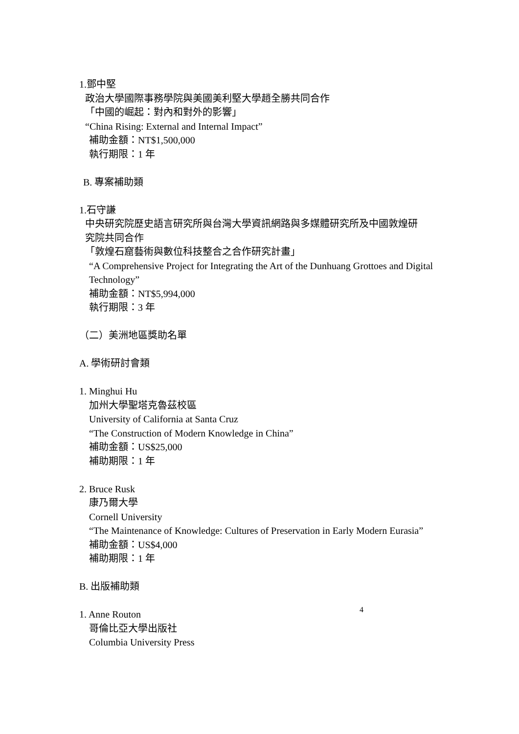1.鄧中堅
政治大學國際事務學院與美國美利堅大學趙全勝共同合作
「中國的崛起：對內和對外的影響」
“China Rising: External and Internal Impact”
補助金額：NT$1,500,000
執行期限：1 年
B. 專案補助類
1.石守謙
中央研究院歷史語言研究所與台灣大學資訊網路與多媒體研究所及中國敦煌研
究院共同合作
「敦煌石窟藝術與數位科技整合之合作研究計畫」
“A Comprehensive Project for Integrating the Art of the Dunhuang Grottoes and Digital Technology”
補助金額：NT$5,994,000
執行期限：3 年
（二）美洲地區獎助名單
A. 學術研討會類
1. Minghui Hu
加州大學聖塔克魯茲校區
University of California at Santa Cruz
“The Construction of Modern Knowledge in China”
補助金額：US$25,000
補助期限：1 年
2. Bruce Rusk
康乃爾大學
Cornell University
“The Maintenance of Knowledge: Cultures of Preservation in Early Modern Eurasia”
補助金額：US$4,000
補助期限：1 年
B. 出版補助類
1. Anne Routon
哥倫比亞大學出版社
Columbia University Press
4